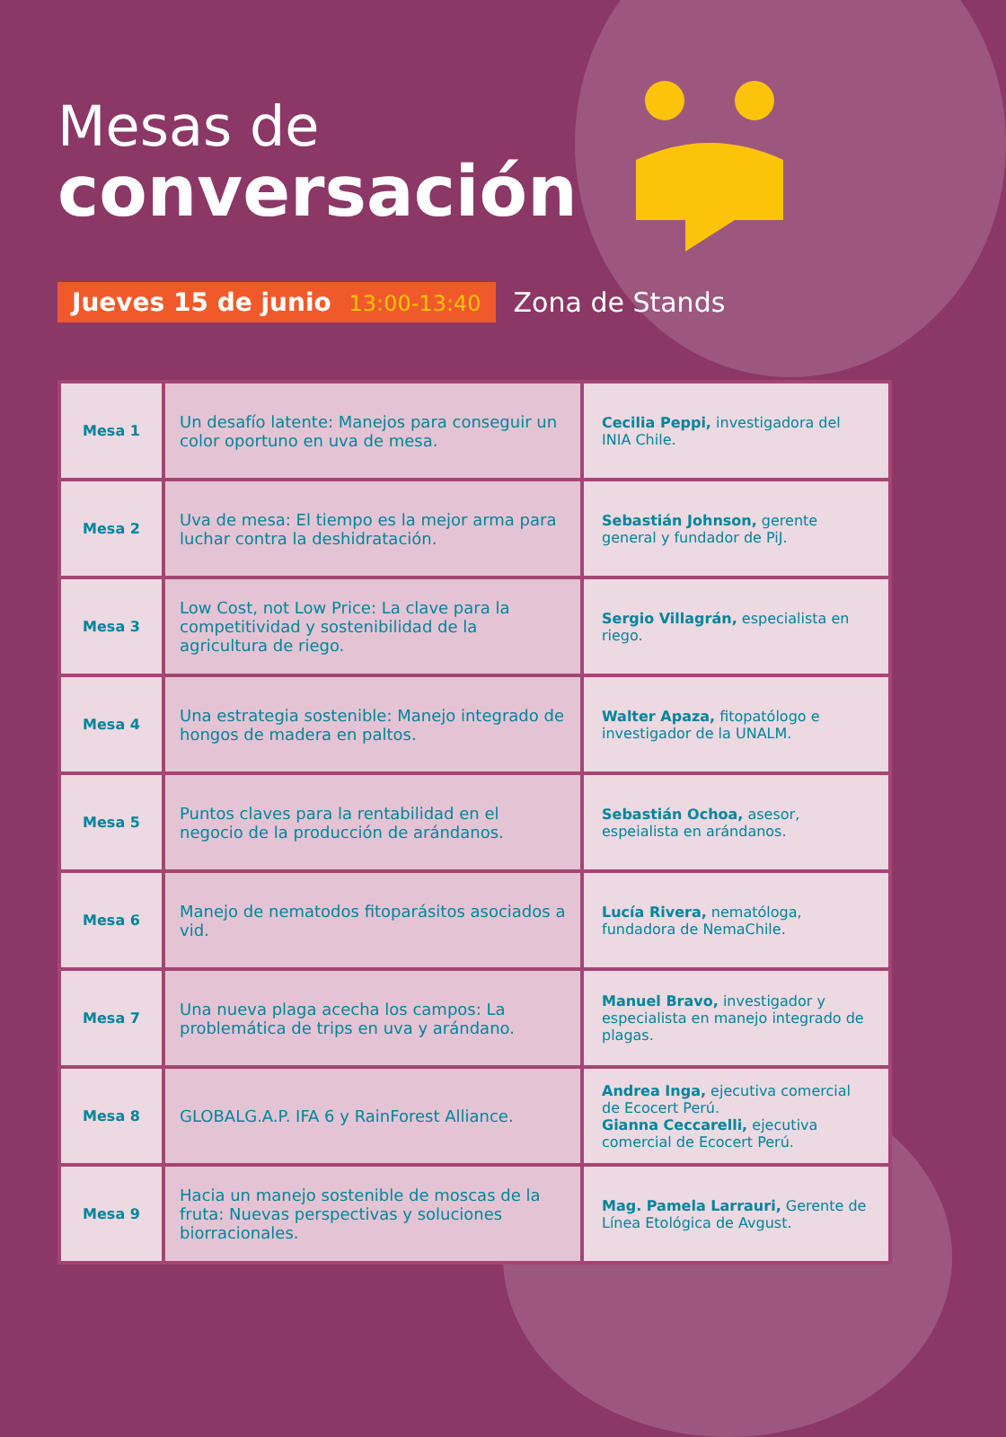Mesas de
conversación
Jueves 15 de junio 13:00-13:40
Zona de Stands
| Mesa 1 | Un desafío latente: Manejos para conseguir un color oportuno en uva de mesa. | Cecilia Peppi, investigadora del INIA Chile. |
| Mesa 2 | Uva de mesa: El tiempo es la mejor arma para luchar contra la deshidratación. | Sebastián Johnson, gerente general y fundador de PiJ. |
| Mesa 3 | Low Cost, not Low Price: La clave para la competitividad y sostenibilidad de la agricultura de riego. | Sergio Villagrán, especialista en riego. |
| Mesa 4 | Una estrategia sostenible: Manejo integrado de hongos de madera en paltos. | Walter Apaza, fitopatólogo e investigador de la UNALM. |
| Mesa 5 | Puntos claves para la rentabilidad en el negocio de la producción de arándanos. | Sebastián Ochoa, asesor, espeialista en arándanos. |
| Mesa 6 | Manejo de nematodos fitoparásitos asociados a vid. | Lucía Rivera, nematóloga, fundadora de NemaChile. |
| Mesa 7 | Una nueva plaga acecha los campos: La problemática de trips en uva y arándano. | Manuel Bravo, investigador y especialista en manejo integrado de plagas. |
| Mesa 8 | GLOBALG.A.P. IFA 6 y RainForest Alliance. | Andrea Inga, ejecutiva comercial de Ecocert Perú. Gianna Ceccarelli, ejecutiva comercial de Ecocert Perú. |
| Mesa 9 | Hacia un manejo sostenible de moscas de la fruta: Nuevas perspectivas y soluciones biorracionales. | Mag. Pamela Larrauri, Gerente de Línea Etológica de Avgust. |